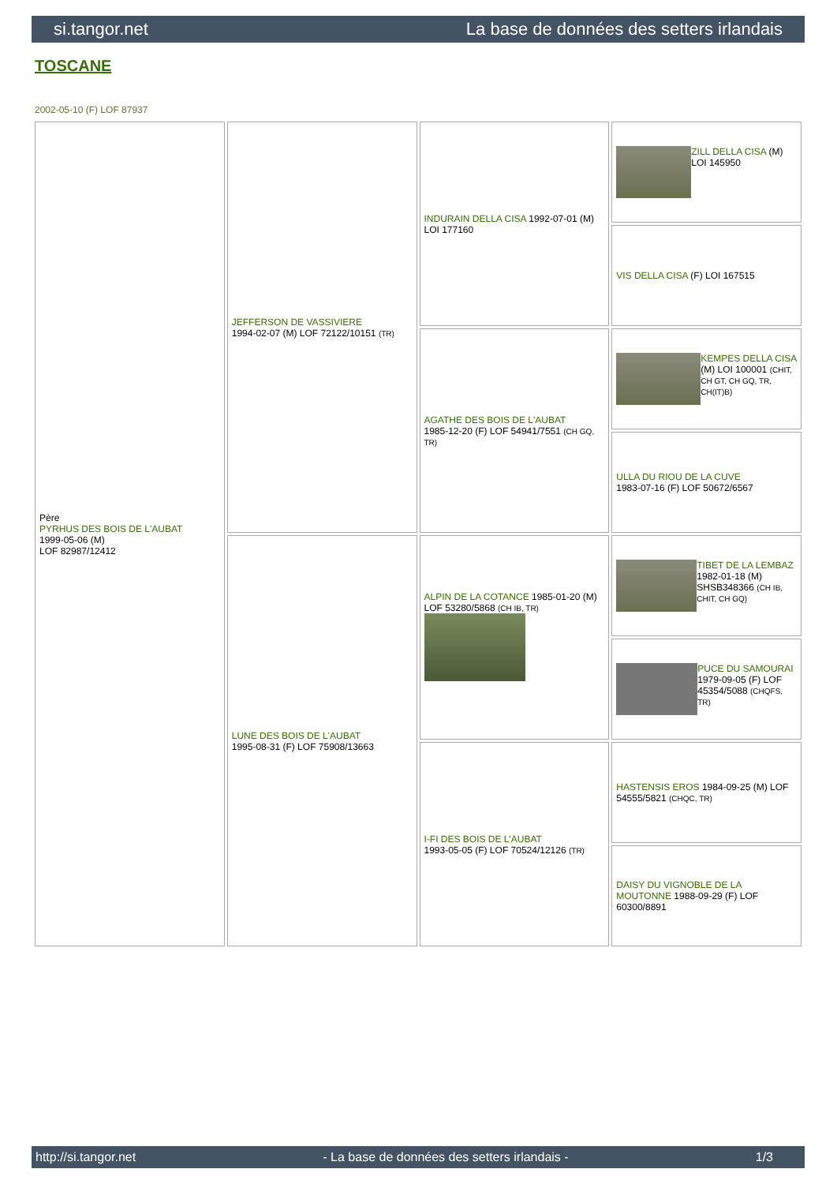si.tangor.net La base de données des setters irlandais
TOSCANE
2002-05-10 (F) LOF 87937
| Père PYRHUS DES BOIS DE L'AUBAT 1999-05-06 (M) LOF 82987/12412 | JEFFERSON DE VASSIVIERE 1994-02-07 (M) LOF 72122/10151 (TR) | INDURAIN DELLA CISA 1992-07-01 (M) LOI 177160 | ZILL DELLA CISA (M) LOI 145950 |
| | | | VIS DELLA CISA (F) LOI 167515 |
| | | AGATHE DES BOIS DE L'AUBAT 1985-12-20 (F) LOF 54941/7551 (CH GQ, TR) | KEMPES DELLA CISA (M) LOI 100001 (CHIT, CH GT, CH GQ, TR, CH(IT)B) |
| | | | ULLA DU RIOU DE LA CUVE 1983-07-16 (F) LOF 50672/6567 |
| | LUNE DES BOIS DE L'AUBAT 1995-08-31 (F) LOF 75908/13663 | ALPIN DE LA COTANCE 1985-01-20 (M) LOF 53280/5868 (CH IB, TR) | TIBET DE LA LEMBAZ 1982-01-18 (M) SHSB348366 (CH IB, CHIT, CH GQ) |
| | | | PUCE DU SAMOURAI 1979-09-05 (F) LOF 45354/5088 (CHQFS, TR) |
| | | I-FI DES BOIS DE L'AUBAT 1993-05-05 (F) LOF 70524/12126 (TR) | HASTENSIS EROS 1984-09-25 (M) LOF 54555/5821 (CHQC, TR) |
| | | | DAISY DU VIGNOBLE DE LA MOUTONNE 1988-09-29 (F) LOF 60300/8891 |
http://si.tangor.net - La base de données des setters irlandais - 1/3